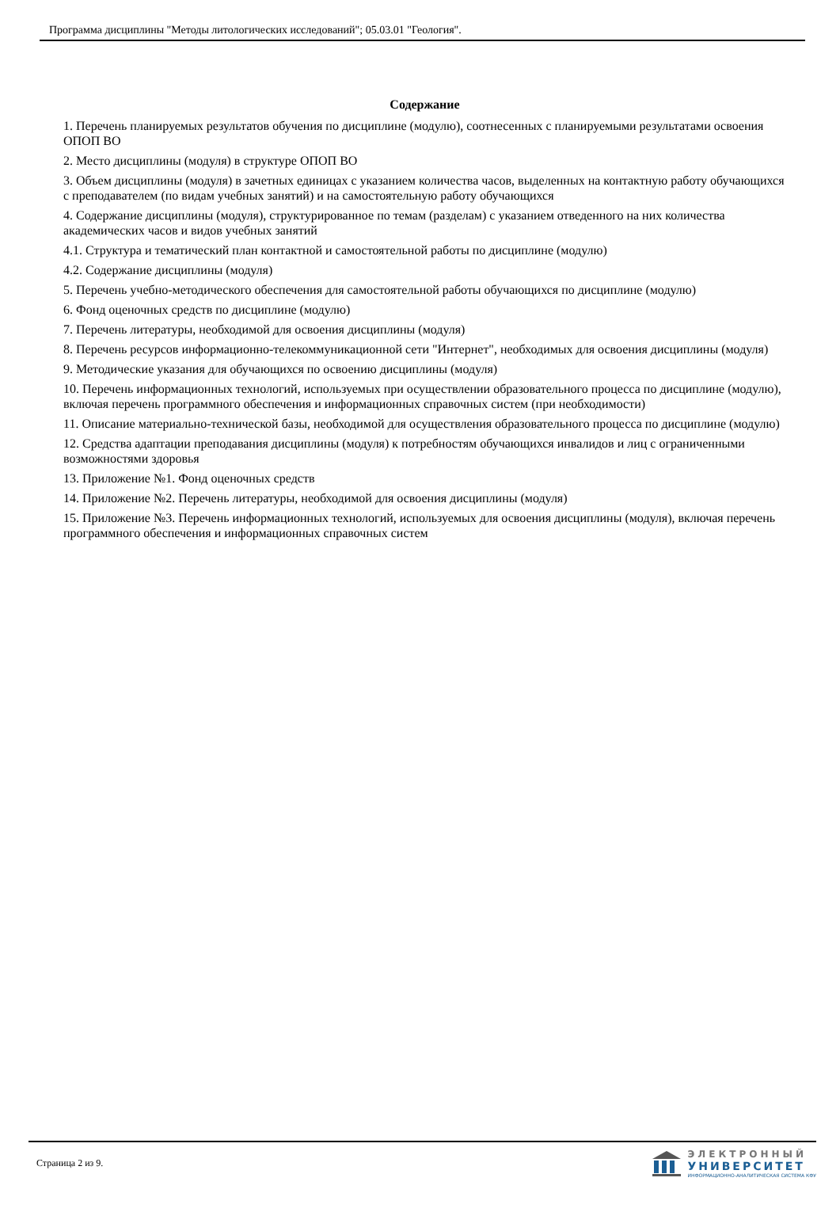Программа дисциплины "Методы литологических исследований"; 05.03.01 "Геология".
Содержание
1. Перечень планируемых результатов обучения по дисциплине (модулю), соотнесенных с планируемыми результатами освоения ОПОП ВО
2. Место дисциплины (модуля) в структуре ОПОП ВО
3. Объем дисциплины (модуля) в зачетных единицах с указанием количества часов, выделенных на контактную работу обучающихся с преподавателем (по видам учебных занятий) и на самостоятельную работу обучающихся
4. Содержание дисциплины (модуля), структурированное по темам (разделам) с указанием отведенного на них количества академических часов и видов учебных занятий
4.1. Структура и тематический план контактной и самостоятельной работы по дисциплине (модулю)
4.2. Содержание дисциплины (модуля)
5. Перечень учебно-методического обеспечения для самостоятельной работы обучающихся по дисциплине (модулю)
6. Фонд оценочных средств по дисциплине (модулю)
7. Перечень литературы, необходимой для освоения дисциплины (модуля)
8. Перечень ресурсов информационно-телекоммуникационной сети "Интернет", необходимых для освоения дисциплины (модуля)
9. Методические указания для обучающихся по освоению дисциплины (модуля)
10. Перечень информационных технологий, используемых при осуществлении образовательного процесса по дисциплине (модулю), включая перечень программного обеспечения и информационных справочных систем (при необходимости)
11. Описание материально-технической базы, необходимой для осуществления образовательного процесса по дисциплине (модулю)
12. Средства адаптации преподавания дисциплины (модуля) к потребностям обучающихся инвалидов и лиц с ограниченными возможностями здоровья
13. Приложение №1. Фонд оценочных средств
14. Приложение №2. Перечень литературы, необходимой для освоения дисциплины (модуля)
15. Приложение №3. Перечень информационных технологий, используемых для освоения дисциплины (модуля), включая перечень программного обеспечения и информационных справочных систем
Страница 2 из 9.
ЭЛЕКТРОННЫЙ
УНИВЕРСИТЕТ
ИНФОРМАЦИОННО-АНАЛИТИЧЕСКАЯ СИСТЕМА КФУ